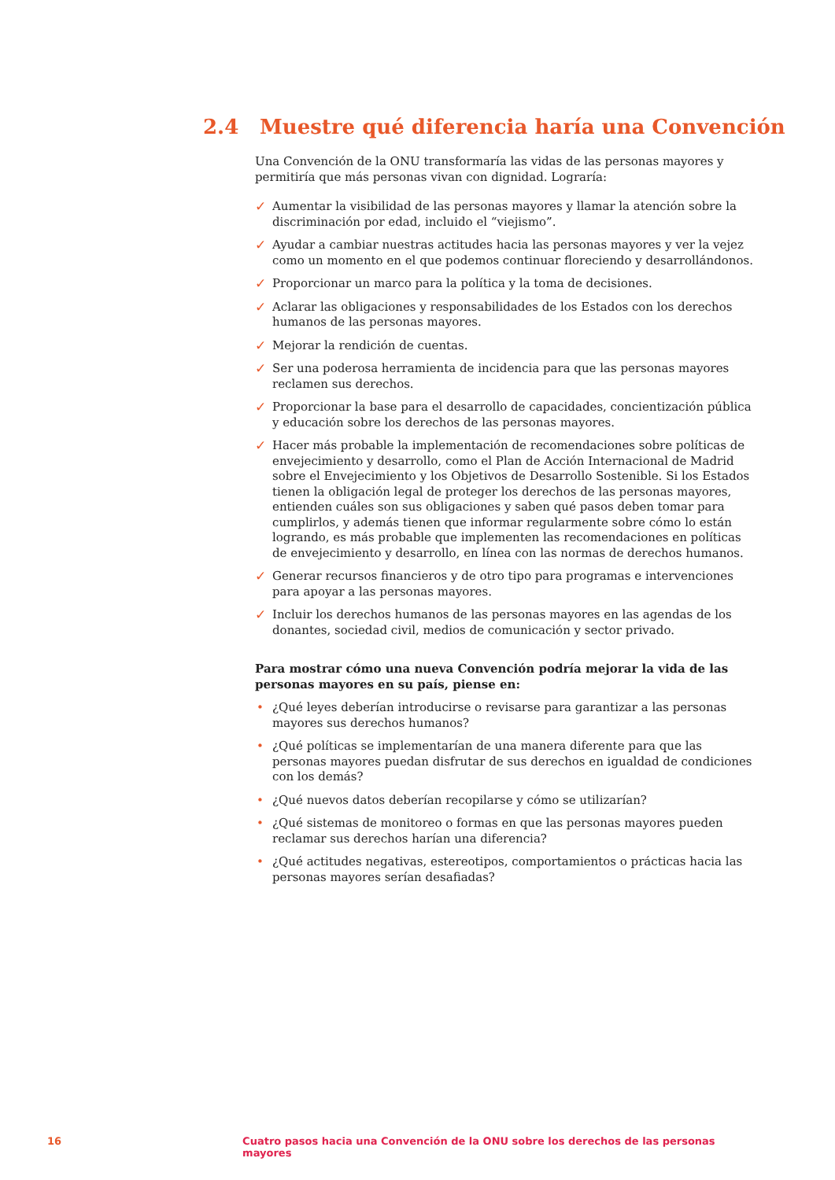2.4 Muestre qué diferencia haría una Convención
Una Convención de la ONU transformaría las vidas de las personas mayores y permitiría que más personas vivan con dignidad. Lograría:
✓ Aumentar la visibilidad de las personas mayores y llamar la atención sobre la discriminación por edad, incluido el “viejismo”.
✓ Ayudar a cambiar nuestras actitudes hacia las personas mayores y ver la vejez como un momento en el que podemos continuar floreciendo y desarrollándonos.
✓ Proporcionar un marco para la política y la toma de decisiones.
✓ Aclarar las obligaciones y responsabilidades de los Estados con los derechos humanos de las personas mayores.
✓ Mejorar la rendición de cuentas.
✓ Ser una poderosa herramienta de incidencia para que las personas mayores reclamen sus derechos.
✓ Proporcionar la base para el desarrollo de capacidades, concientización pública y educación sobre los derechos de las personas mayores.
✓ Hacer más probable la implementación de recomendaciones sobre políticas de envejecimiento y desarrollo, como el Plan de Acción Internacional de Madrid sobre el Envejecimiento y los Objetivos de Desarrollo Sostenible. Si los Estados tienen la obligación legal de proteger los derechos de las personas mayores, entienden cuáles son sus obligaciones y saben qué pasos deben tomar para cumplirlos, y además tienen que informar regularmente sobre cómo lo están logrando, es más probable que implementen las recomendaciones en políticas de envejecimiento y desarrollo, en línea con las normas de derechos humanos.
✓ Generar recursos financieros y de otro tipo para programas e intervenciones para apoyar a las personas mayores.
✓ Incluir los derechos humanos de las personas mayores en las agendas de los donantes, sociedad civil, medios de comunicación y sector privado.
Para mostrar cómo una nueva Convención podría mejorar la vida de las personas mayores en su país, piense en:
• ¿Qué leyes deberían introducirse o revisarse para garantizar a las personas mayores sus derechos humanos?
• ¿Qué políticas se implementarían de una manera diferente para que las personas mayores puedan disfrutar de sus derechos en igualdad de condiciones con los demás?
• ¿Qué nuevos datos deberían recopilarse y cómo se utilizarían?
• ¿Qué sistemas de monitoreo o formas en que las personas mayores pueden reclamar sus derechos harían una diferencia?
• ¿Qué actitudes negativas, estereotipos, comportamientos o prácticas hacia las personas mayores serían desafiadas?
16 Cuatro pasos hacia una Convención de la ONU sobre los derechos de las personas mayores